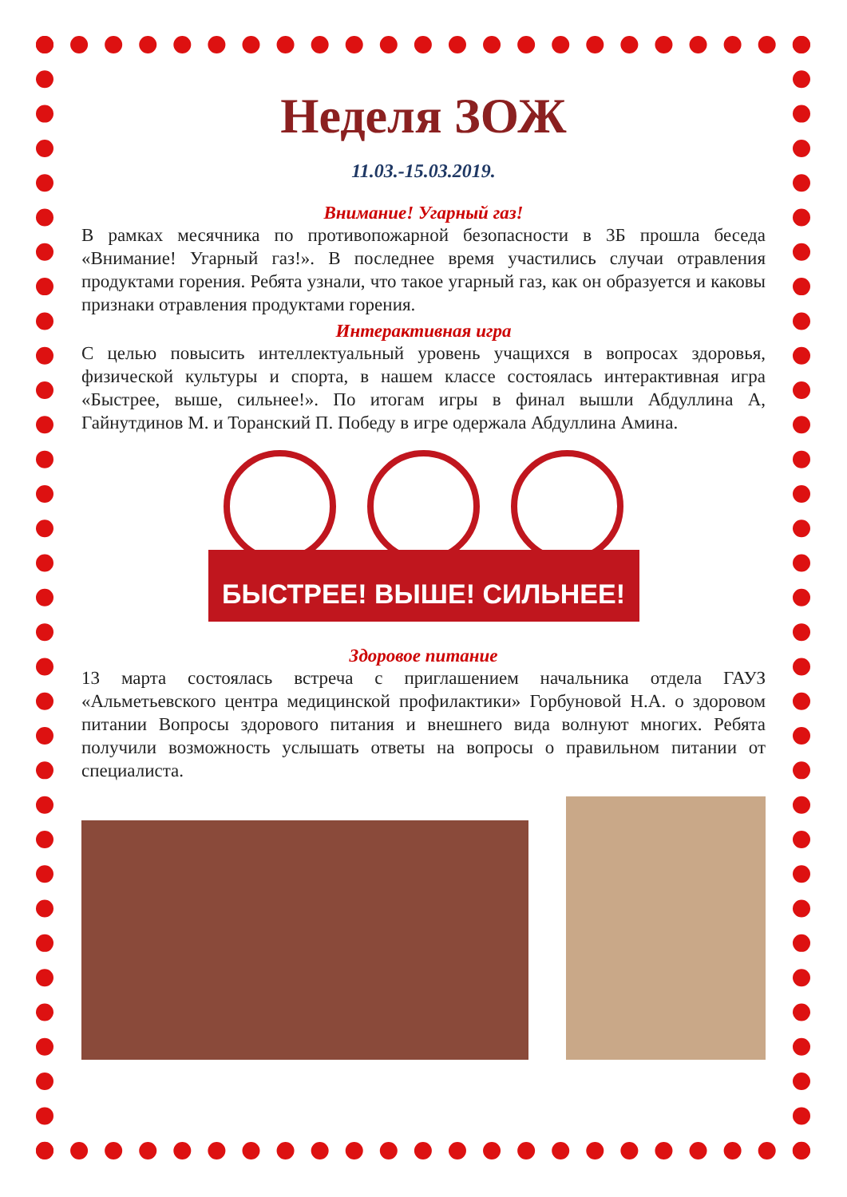Неделя ЗОЖ
11.03.-15.03.2019.
Внимание! Угарный газ!
В рамках месячника по противопожарной безопасности в 3Б прошла беседа «Внимание! Угарный газ!». В последнее время участились случаи отравления продуктами горения. Ребята узнали, что такое угарный газ, как он образуется и каковы признаки отравления продуктами горения.
Интерактивная игра
С целью повысить интеллектуальный уровень учащихся в вопросах здоровья, физической культуры и спорта, в нашем классе состоялась интерактивная игра «Быстрее, выше, сильнее!». По итогам игры в финал вышли Абдуллина А, Гайнутдинов М. и Торанский П. Победу в игре одержала Абдуллина Амина.
БЫСТРЕЕ! ВЫШЕ! СИЛЬНЕЕ!
Здоровое питание
13 марта состоялась встреча с приглашением начальника отдела ГАУЗ «Альметьевского центра медицинской профилактики» Горбуновой Н.А. о здоровом питании Вопросы здорового питания и внешнего вида волнуют многих. Ребята получили возможность услышать ответы на вопросы о правильном питании от специалиста.